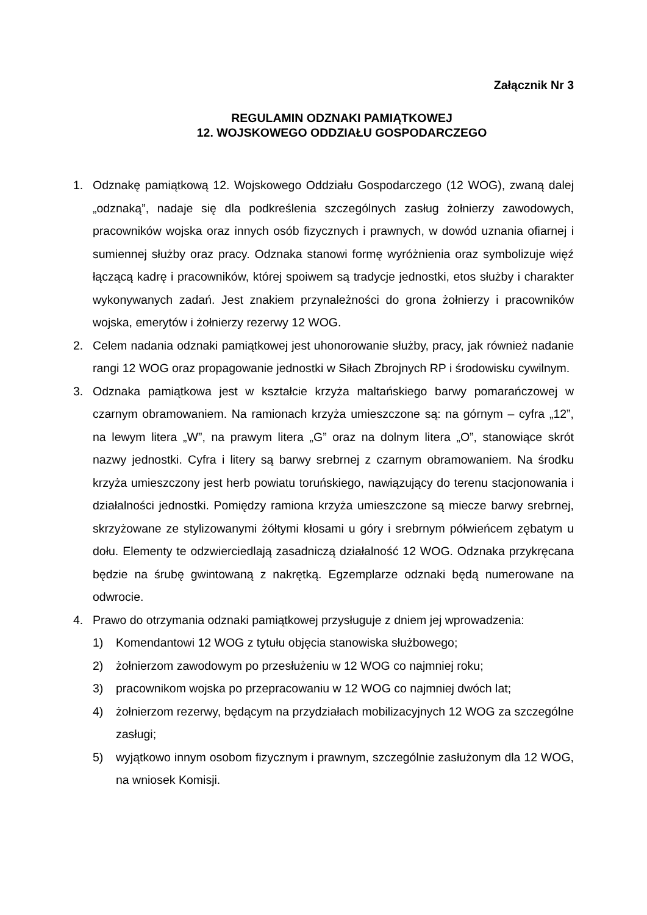Załącznik Nr 3
REGULAMIN ODZNAKI PAMIĄTKOWEJ
12. WOJSKOWEGO ODDZIAŁU GOSPODARCZEGO
1. Odznakę pamiątkową 12. Wojskowego Oddziału Gospodarczego (12 WOG), zwaną dalej „odznaką”, nadaje się dla podkreślenia szczególnych zasług żołnierzy zawodowych, pracowników wojska oraz innych osób fizycznych i prawnych, w dowód uznania ofiarnej i sumiennej służby oraz pracy. Odznaka stanowi formę wyróżnienia oraz symbolizuje więź łączącą kadrę i pracowników, której spoiwem są tradycje jednostki, etos służby i charakter wykonywanych zadań. Jest znakiem przynależności do grona żołnierzy i pracowników wojska, emerytów i żołnierzy rezerwy 12 WOG.
2. Celem nadania odznaki pamiątkowej jest uhonorowanie służby, pracy, jak również nadanie rangi 12 WOG oraz propagowanie jednostki w Siłach Zbrojnych RP i środowisku cywilnym.
3. Odznaka pamiątkowa jest w kształcie krzyża maltańskiego barwy pomarańczowej w czarnym obramowaniem. Na ramionach krzyża umieszczone są: na górnym – cyfra „12”, na lewym litera „W”, na prawym litera „G” oraz na dolnym litera „O”, stanowiące skrót nazwy jednostki. Cyfra i litery są barwy srebrnej z czarnym obramowaniem. Na środku krzyża umieszczony jest herb powiatu toruńskiego, nawiązujący do terenu stacjonowania i działalności jednostki. Pomiędzy ramiona krzyża umieszczone są miecze barwy srebrnej, skrzyżowane ze stylizowanymi żółtymi kłosami u góry i srebrnym półwieńcem zębatym u dołu. Elementy te odzwierciedlają zasadniczą działalność 12 WOG. Odznaka przykręcana będzie na śrubę gwintowaną z nakrętką. Egzemplarze odznaki będą numerowane na odwrocie.
4. Prawo do otrzymania odznaki pamiątkowej przysługuje z dniem jej wprowadzenia:
1) Komendantowi 12 WOG z tytułu objęcia stanowiska służbowego;
2) żołnierzom zawodowym po przesłużeniu w 12 WOG co najmniej roku;
3) pracownikom wojska po przepracowaniu w 12 WOG co najmniej dwóch lat;
4) żołnierzom rezerwy, będącym na przydziałach mobilizacyjnych 12 WOG za szczególne zasługi;
5) wyjątkowo innym osobom fizycznym i prawnym, szczególnie zasłużonym dla 12 WOG, na wniosek Komisji.